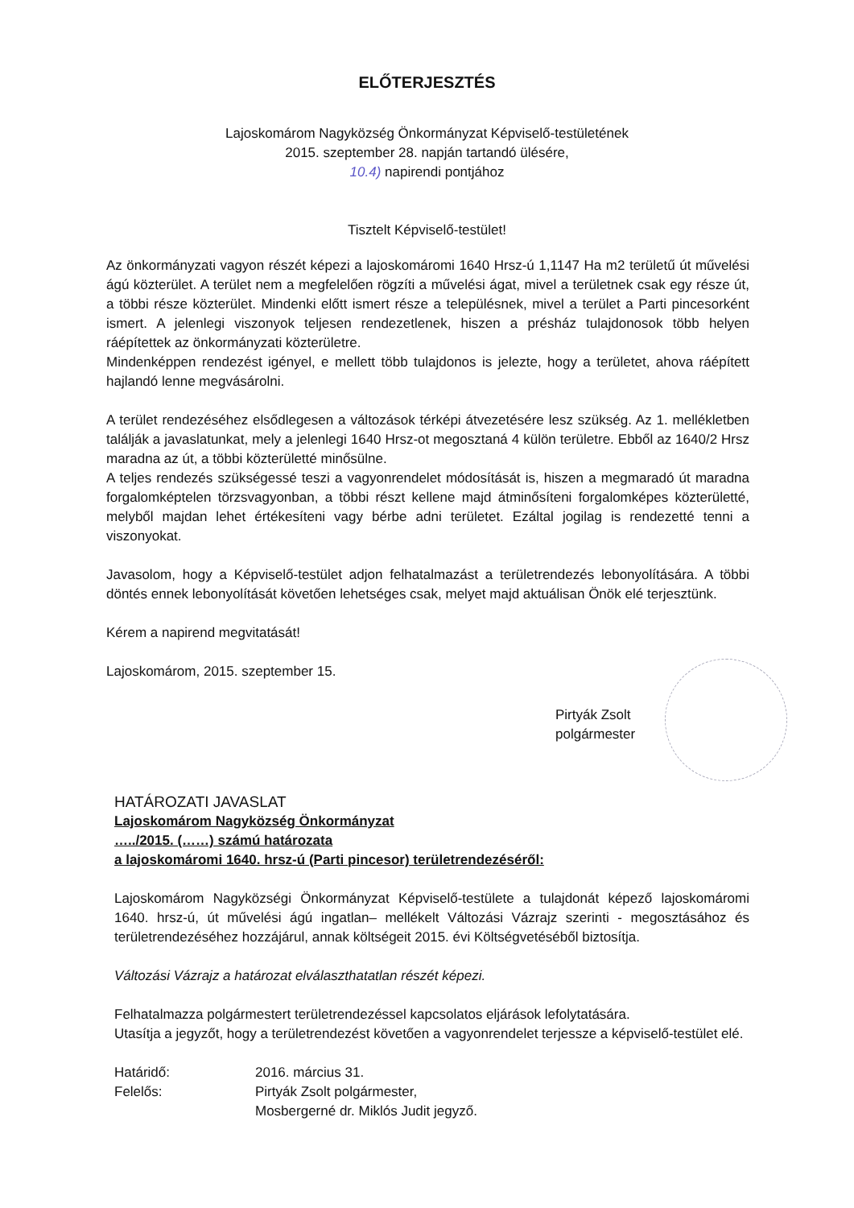ELŐTERJESZTÉS
Lajoskomárom Nagyközség Önkormányzat Képviselő-testületének
2015. szeptember 28. napján tartandó ülésére,
10.4) napirendi pontjához
Tisztelt Képviselő-testület!
Az önkormányzati vagyon részét képezi a lajoskomáromi 1640 Hrsz-ú 1,1147 Ha m2 területű út művelési ágú közterület. A terület nem a megfelelően rögzíti a művelési ágat, mivel a területnek csak egy része út, a többi része közterület. Mindenki előtt ismert része a településnek, mivel a terület a Parti pincesorként ismert. A jelenlegi viszonyok teljesen rendezetlenek, hiszen a présház tulajdonosok több helyen ráépítettek az önkormányzati közterületre.
Mindenképpen rendezést igényel, e mellett több tulajdonos is jelezte, hogy a területet, ahova ráépített hajlandó lenne megvásárolni.
A terület rendezéséhez elsődlegesen a változások térképi átvezetésére lesz szükség. Az 1. mellékletben találják a javaslatunkat, mely a jelenlegi 1640 Hrsz-ot megosztaná 4 külön területre. Ebből az 1640/2 Hrsz maradna az út, a többi közterületté minősülne.
A teljes rendezés szükségessé teszi a vagyonrendelet módosítását is, hiszen a megmaradó út maradna forgalomképtelen törzsvagyonban, a többi részt kellene majd átminősíteni forgalomképes közterületté, melyből majdan lehet értékesíteni vagy bérbe adni területet. Ezáltal jogilag is rendezetté tenni a viszonyokat.
Javasolom, hogy a Képviselő-testület adjon felhatalmazást a területrendezés lebonyolítására. A többi döntés ennek lebonyolítását követően lehetséges csak, melyet majd aktuálisan Önök elé terjesztünk.
Kérem a napirend megvitatását!
Lajoskomárom, 2015. szeptember 15.
Pirtyák Zsolt
polgármester
HATÁROZATI JAVASLAT
Lajoskomárom Nagyközség Önkormányzat
…../2015. (……) számú határozata
a lajoskomáromi 1640. hrsz-ú (Parti pincesor) területrendezéséről:
Lajoskomárom Nagyközségi Önkormányzat Képviselő-testülete a tulajdonát képező lajoskomáromi 1640. hrsz-ú, út művelési ágú ingatlan– mellékelt Változási Vázrajz szerinti - megosztásához és területrendezéséhez hozzájárul, annak költségeit 2015. évi Költségvetéséből biztosítja.
Változási Vázrajz a határozat elválaszthatatlan részét képezi.
Felhatalmazza polgármestert területrendezéssel kapcsolatos eljárások lefolytatására.
Utasítja a jegyzőt, hogy a területrendezést követően a vagyonrendelet terjessze a képviselő-testület elé.
Határidő:
Felelős:
2016. március 31.
Pirtyák Zsolt polgármester,
Mosbergerné dr. Miklós Judit jegyző.